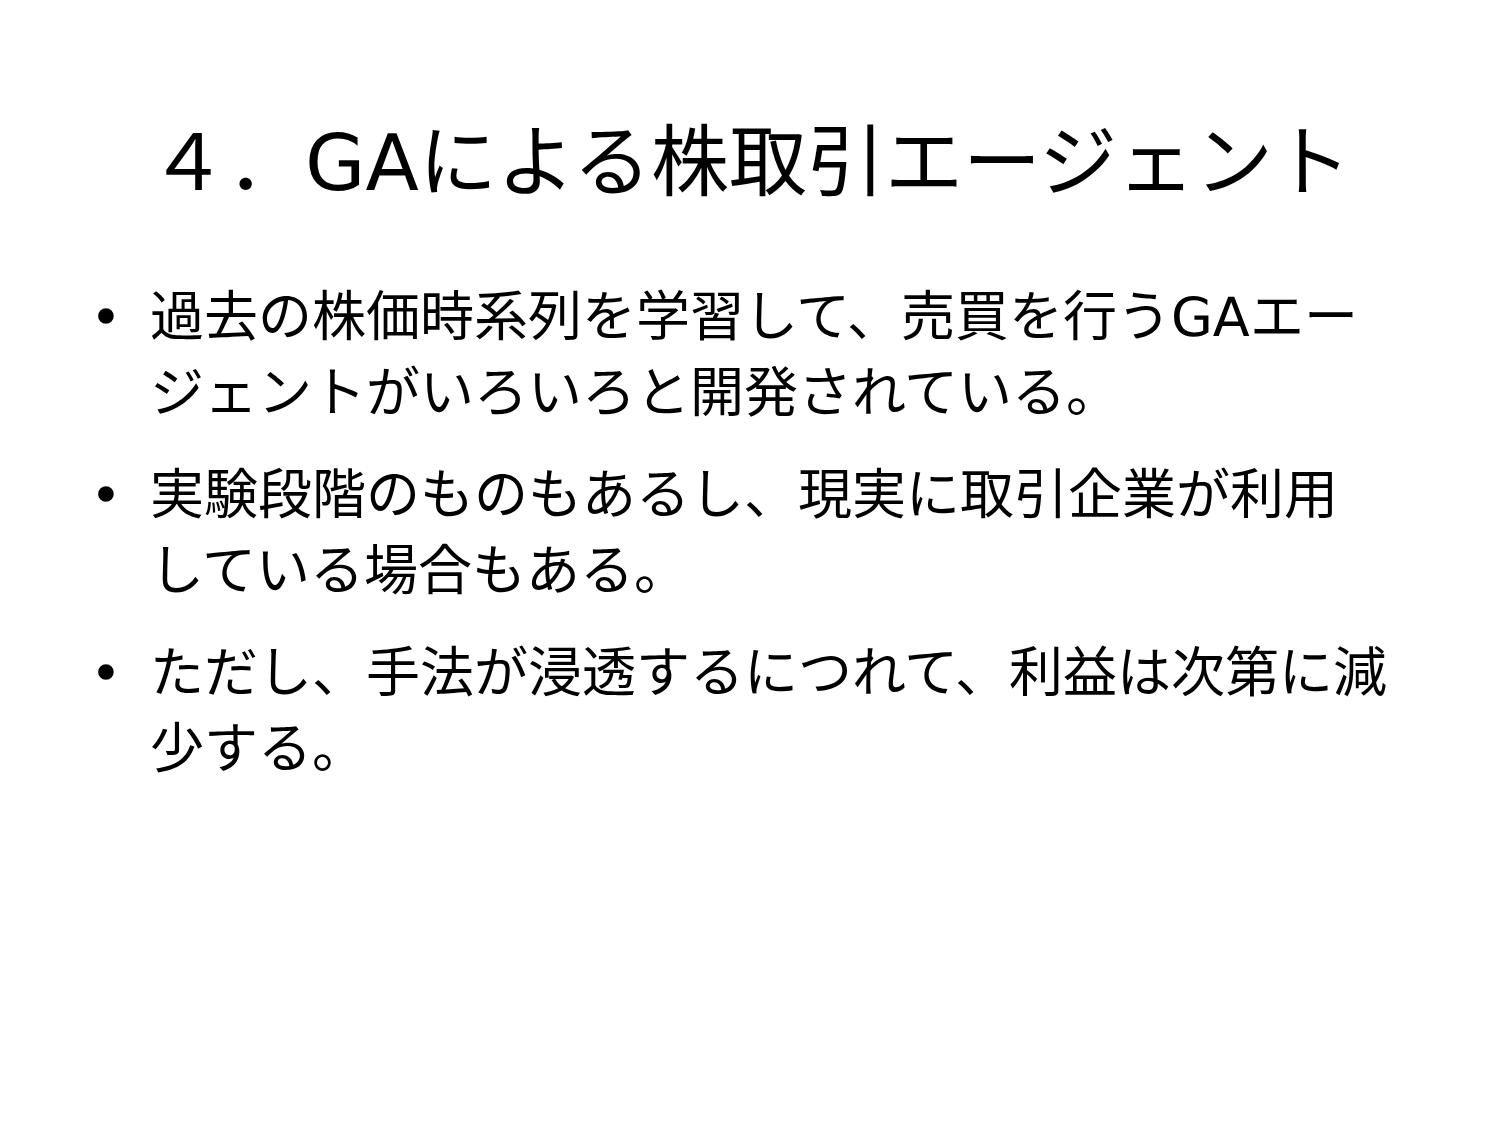４．GAによる株取引エージェント
• 過去の株価時系列を学習して、売買を行うGAエージェントがいろいろと開発されている。
• 実験段階のものもあるし、現実に取引企業が利用している場合もある。
• ただし、手法が浸透するにつれて、利益は次第に減少する。